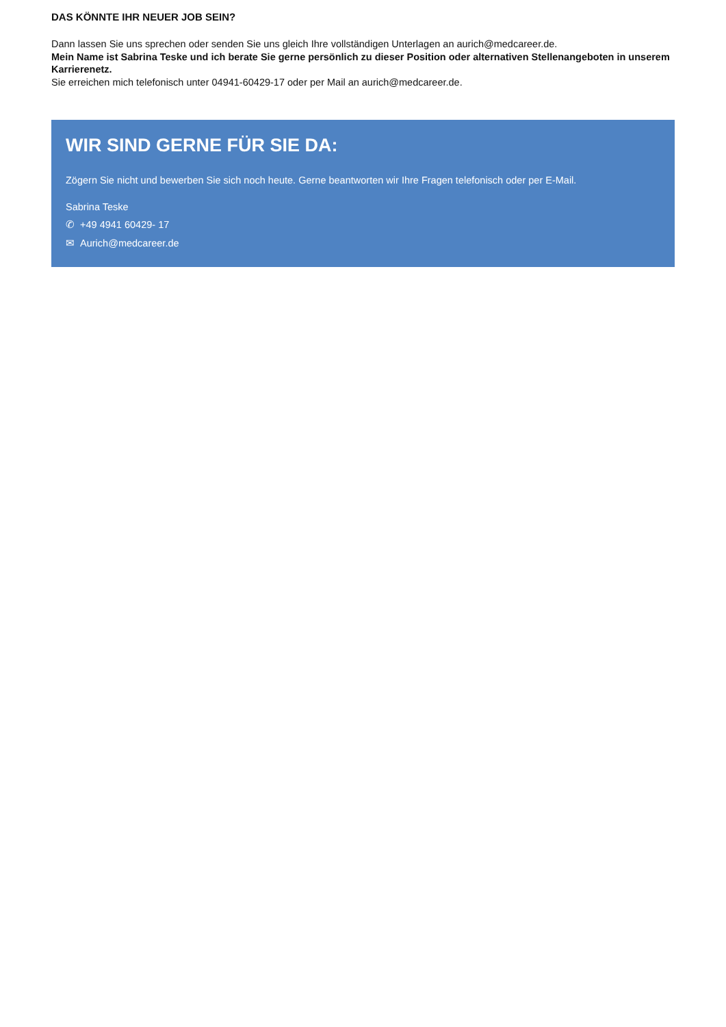DAS KÖNNTE IHR NEUER JOB SEIN?
Dann lassen Sie uns sprechen oder senden Sie uns gleich Ihre vollständigen Unterlagen an aurich@medcareer.de.
Mein Name ist Sabrina Teske und ich berate Sie gerne persönlich zu dieser Position oder alternativen Stellenangeboten in unserem Karrierenetz.
Sie erreichen mich telefonisch unter 04941-60429-17 oder per Mail an aurich@medcareer.de.
WIR SIND GERNE FÜR SIE DA:
Zögern Sie nicht und bewerben Sie sich noch heute. Gerne beantworten wir Ihre Fragen telefonisch oder per E-Mail.
Sabrina Teske
✆ +49 4941 60429- 17
✉ Aurich@medcareer.de